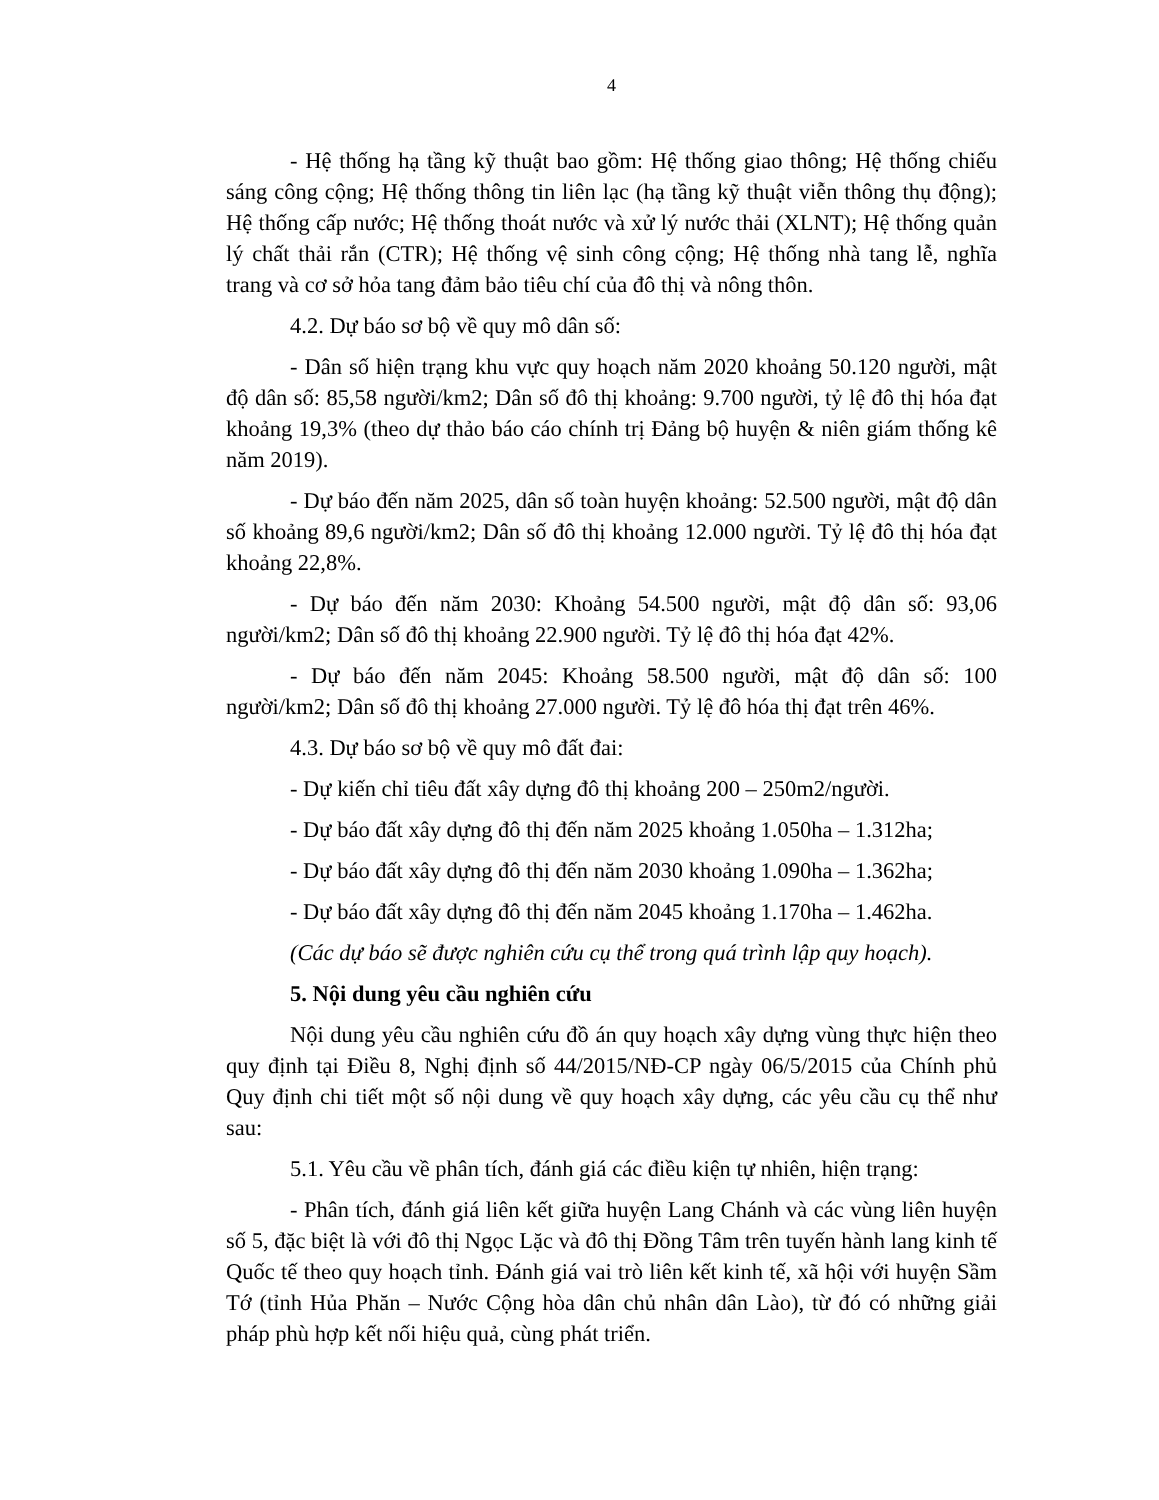4
- Hệ thống hạ tầng kỹ thuật bao gồm: Hệ thống giao thông; Hệ thống chiếu sáng công cộng; Hệ thống thông tin liên lạc (hạ tầng kỹ thuật viễn thông thụ động); Hệ thống cấp nước; Hệ thống thoát nước và xử lý nước thải (XLNT); Hệ thống quản lý chất thải rắn (CTR); Hệ thống vệ sinh công cộng; Hệ thống nhà tang lễ, nghĩa trang và cơ sở hỏa tang đảm bảo tiêu chí của đô thị và nông thôn.
4.2. Dự báo sơ bộ về quy mô dân số:
- Dân số hiện trạng khu vực quy hoạch năm 2020 khoảng 50.120 người, mật độ dân số: 85,58 người/km2; Dân số đô thị khoảng: 9.700 người, tỷ lệ đô thị hóa đạt khoảng 19,3% (theo dự thảo báo cáo chính trị Đảng bộ huyện & niên giám thống kê năm 2019).
- Dự báo đến năm 2025, dân số toàn huyện khoảng: 52.500 người, mật độ dân số khoảng 89,6 người/km2; Dân số đô thị khoảng 12.000 người. Tỷ lệ đô thị hóa đạt khoảng 22,8%.
- Dự báo đến năm 2030: Khoảng 54.500 người, mật độ dân số: 93,06 người/km2; Dân số đô thị khoảng 22.900 người. Tỷ lệ đô thị hóa đạt 42%.
- Dự báo đến năm 2045: Khoảng 58.500 người, mật độ dân số: 100 người/km2; Dân số đô thị khoảng 27.000 người. Tỷ lệ đô hóa thị đạt trên 46%.
4.3. Dự báo sơ bộ về quy mô đất đai:
- Dự kiến chỉ tiêu đất xây dựng đô thị khoảng 200 – 250m2/người.
- Dự báo đất xây dựng đô thị đến năm 2025 khoảng 1.050ha – 1.312ha;
- Dự báo đất xây dựng đô thị đến năm 2030 khoảng 1.090ha – 1.362ha;
- Dự báo đất xây dựng đô thị đến năm 2045 khoảng 1.170ha – 1.462ha.
(Các dự báo sẽ được nghiên cứu cụ thể trong quá trình lập quy hoạch).
5. Nội dung yêu cầu nghiên cứu
Nội dung yêu cầu nghiên cứu đồ án quy hoạch xây dựng vùng thực hiện theo quy định tại Điều 8, Nghị định số 44/2015/NĐ-CP ngày 06/5/2015 của Chính phủ Quy định chi tiết một số nội dung về quy hoạch xây dựng, các yêu cầu cụ thể như sau:
5.1. Yêu cầu về phân tích, đánh giá các điều kiện tự nhiên, hiện trạng:
- Phân tích, đánh giá liên kết giữa huyện Lang Chánh và các vùng liên huyện số 5, đặc biệt là với đô thị Ngọc Lặc và đô thị Đồng Tâm trên tuyến hành lang kinh tế Quốc tế theo quy hoạch tỉnh. Đánh giá vai trò liên kết kinh tế, xã hội với huyện Sầm Tớ (tỉnh Hủa Phăn – Nước Cộng hòa dân chủ nhân dân Lào), từ đó có những giải pháp phù hợp kết nối hiệu quả, cùng phát triển.